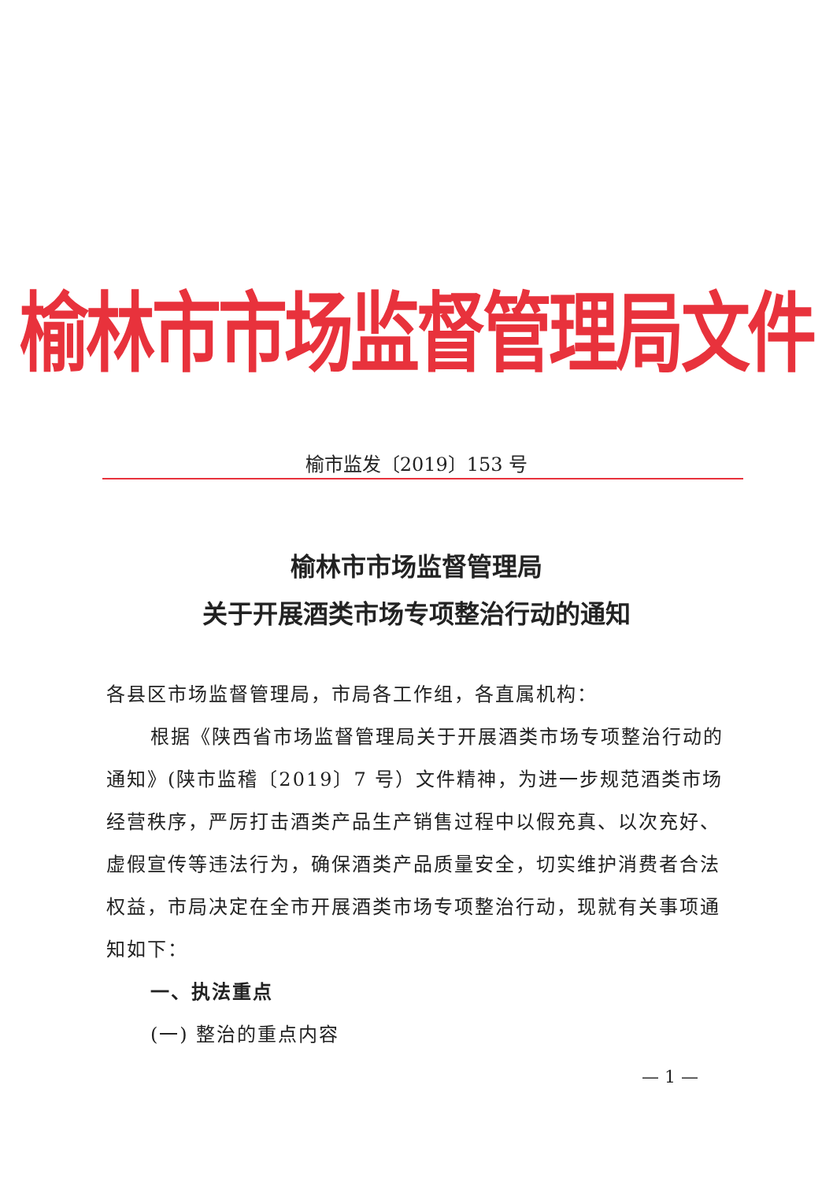榆林市市场监督管理局文件
榆市监发〔2019〕153 号
榆林市市场监督管理局
关于开展酒类市场专项整治行动的通知
各县区市场监督管理局，市局各工作组，各直属机构：
根据《陕西省市场监督管理局关于开展酒类市场专项整治行动的通知》(陕市监稽〔2019〕7 号）文件精神，为进一步规范酒类市场经营秩序，严厉打击酒类产品生产销售过程中以假充真、以次充好、虚假宣传等违法行为，确保酒类产品质量安全，切实维护消费者合法权益，市局决定在全市开展酒类市场专项整治行动，现就有关事项通知如下：
一、执法重点
(一) 整治的重点内容
— 1 —